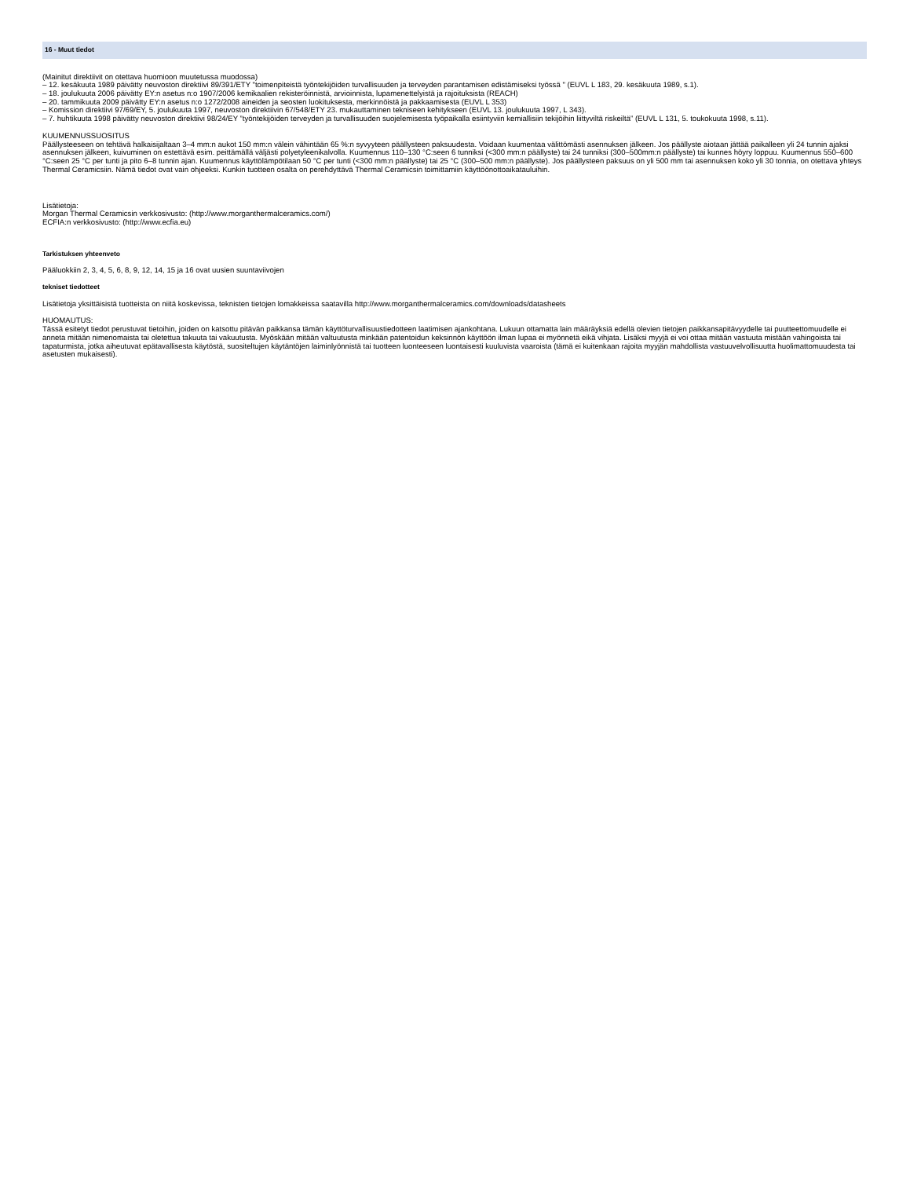16 - Muut tiedot
(Mainitut direktiivit on otettava huomioon muutetussa muodossa)
– 12. kesäkuuta 1989 päivätty neuvoston direktiivi 89/391/ETY "toimenpiteistä työntekijöiden turvallisuuden ja terveyden parantamisen edistämiseksi työssä " (EUVL L 183, 29. kesäkuuta 1989, s.1).
– 18. joulukuuta 2006 päivätty EY:n asetus n:o 1907/2006 kemikaalien rekisteröinnistä, arvioinnista, lupamenettelyistä ja rajoituksista (REACH)
– 20. tammikuuta 2009 päivätty EY:n asetus n:o 1272/2008 aineiden ja seosten luokituksesta, merkinnöistä ja pakkaamisesta (EUVL L 353)
– Komission direktiivi 97/69/EY, 5. joulukuuta 1997, neuvoston direktiivin 67/548/ETY 23. mukauttaminen tekniseen kehitykseen (EUVL 13. joulukuuta 1997, L 343).
– 7. huhtikuuta 1998 päivätty neuvoston direktiivi 98/24/EY ”työntekijöiden terveyden ja turvallisuuden suojelemisesta työpaikalla esiintyviin kemiallisiin tekijöihin liittyviltä riskeiltä” (EUVL L 131, 5. toukokuuta 1998, s.11).
KUUMENNUSSUOSITUS
Päällysteeseen on tehtävä halkaisijaltaan 3–4 mm:n aukot 150 mm:n välein vähintään 65 %:n syvyyteen päällysteen paksuudesta. Voidaan kuumentaa välittömästi asennuksen jälkeen. Jos päällyste aiotaan jättää paikalleen yli 24 tunnin ajaksi asennuksen jälkeen, kuivuminen on estettävä esim. peittämällä väljästi polyetyleenikalvolla. Kuumennus 110–130 °C:seen 6 tunniksi (<300 mm:n päällyste) tai 24 tunniksi (300–500mm:n päällyste) tai kunnes höyry loppuu. Kuumennus 550–600 °C:seen 25 °C per tunti ja pito 6–8 tunnin ajan. Kuumennus käyttölämpötilaan 50 °C per tunti (<300 mm:n päällyste) tai 25 °C (300–500 mm:n päällyste). Jos päällysteen paksuus on yli 500 mm tai asennuksen koko yli 30 tonnia, on otettava yhteys Thermal Ceramicsiin. Nämä tiedot ovat vain ohjeeksi. Kunkin tuotteen osalta on perehdyttävä Thermal Ceramicsin toimittamiin käyttöönottoaikatauluihin.
Lisätietoja:
Morgan Thermal Ceramicsin verkkosivusto: (http://www.morganthermalceramics.com/)
ECFIA:n verkkosivusto: (http://www.ecfia.eu)
Tarkistuksen yhteenveto
Pääluokkiin 2, 3, 4, 5, 6, 8, 9, 12, 14, 15 ja 16 ovat uusien suuntaviivojen
tekniset tiedotteet
Lisätietoja yksittäisistä tuotteista on niitä koskevissa, teknisten tietojen lomakkeissa saatavilla http://www.morganthermalceramics.com/downloads/datasheets
HUOMAUTUS:
Tässä esitetyt tiedot perustuvat tietoihin, joiden on katsottu pitävän paikkansa tämän käyttöturvallisuustiedotteen laatimisen ajankohtana. Lukuun ottamatta lain määräyksiä edellä olevien tietojen paikkansapitävyydelle tai puutteettomuudelle ei anneta mitään nimenomaista tai oletettua takuuta tai vakuutusta. Myöskään mitään valtuutusta minkään patentoidun keksinnön käyttöön ilman lupaa ei myönnetä eikä vihjata. Lisäksi myyjä ei voi ottaa mitään vastuuta mistään vahingoista tai tapaturmista, jotka aiheutuvat epätavallisesta käytöstä, suositeltujen käytäntöjen laiminlyönnistä tai tuotteen luonteeseen luontaisesti kuuluvista vaaroista (tämä ei kuitenkaan rajoita myyjän mahdollista vastuuvelvollisuutta huolimattomuudesta tai asetusten mukaisesti).